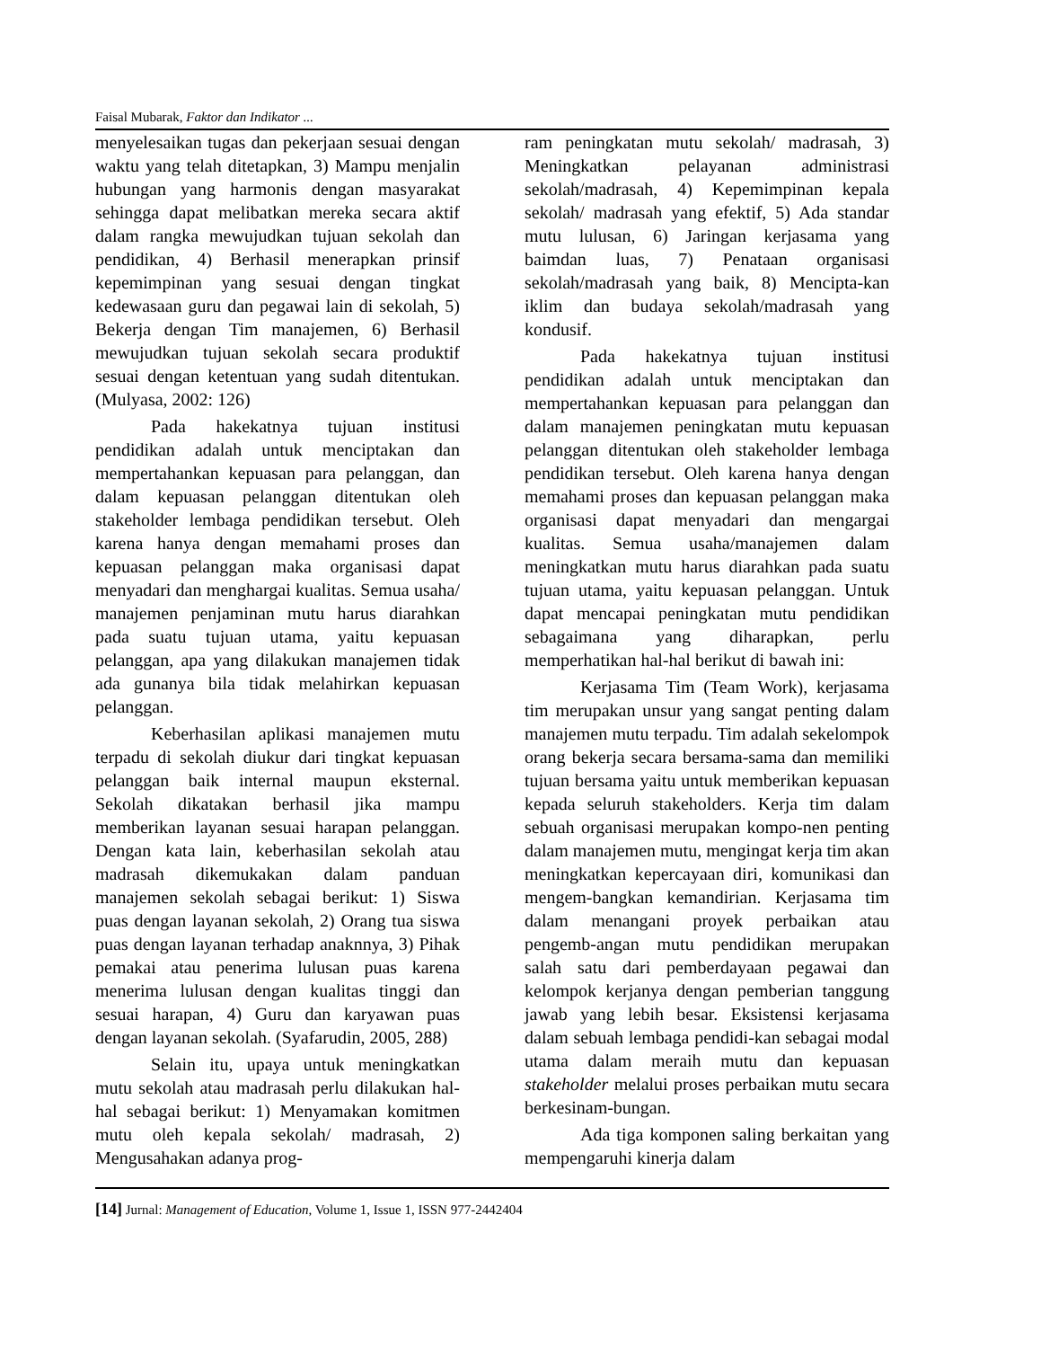Faisal Mubarak, Faktor dan Indikator ...
menyelesaikan tugas dan pekerjaan sesuai dengan waktu yang telah ditetapkan, 3) Mampu menjalin hubungan yang harmonis dengan masyarakat sehingga dapat melibatkan mereka secara aktif dalam rangka mewujudkan tujuan sekolah dan pendidikan, 4) Berhasil menerapkan prinsif kepemimpinan yang sesuai dengan tingkat kedewasaan guru dan pegawai lain di sekolah, 5) Bekerja dengan Tim manajemen, 6) Berhasil mewujudkan tujuan sekolah secara produktif sesuai dengan ketentuan yang sudah ditentukan. (Mulyasa, 2002: 126)
Pada hakekatnya tujuan institusi pendidikan adalah untuk menciptakan dan mempertahankan kepuasan para pelanggan, dan dalam kepuasan pelanggan ditentukan oleh stakeholder lembaga pendidikan tersebut. Oleh karena hanya dengan memahami proses dan kepuasan pelanggan maka organisasi dapat menyadari dan menghargai kualitas. Semua usaha/ manajemen penjaminan mutu harus diarahkan pada suatu tujuan utama, yaitu kepuasan pelanggan, apa yang dilakukan manajemen tidak ada gunanya bila tidak melahirkan kepuasan pelanggan.
Keberhasilan aplikasi manajemen mutu terpadu di sekolah diukur dari tingkat kepuasan pelanggan baik internal maupun eksternal. Sekolah dikatakan berhasil jika mampu memberikan layanan sesuai harapan pelanggan. Dengan kata lain, keberhasilan sekolah atau madrasah dikemukakan dalam panduan manajemen sekolah sebagai berikut: 1) Siswa puas dengan layanan sekolah, 2) Orang tua siswa puas dengan layanan terhadap anaknnya, 3) Pihak pemakai atau penerima lulusan puas karena menerima lulusan dengan kualitas tinggi dan sesuai harapan, 4) Guru dan karyawan puas dengan layanan sekolah. (Syafarudin, 2005, 288)
Selain itu, upaya untuk meningkatkan mutu sekolah atau madrasah perlu dilakukan hal-hal sebagai berikut: 1) Menyamakan komitmen mutu oleh kepala sekolah/ madrasah, 2) Mengusahakan adanya prog-
ram peningkatan mutu sekolah/ madrasah, 3) Meningkatkan pelayanan administrasi sekolah/madrasah, 4) Kepemimpinan kepala sekolah/ madrasah yang efektif, 5) Ada standar mutu lulusan, 6) Jaringan kerjasama yang baimdan luas, 7) Penataan organisasi sekolah/madrasah yang baik, 8) Mencipta-kan iklim dan budaya sekolah/madrasah yang kondusif.
Pada hakekatnya tujuan institusi pendidikan adalah untuk menciptakan dan mempertahankan kepuasan para pelanggan dan dalam manajemen peningkatan mutu kepuasan pelanggan ditentukan oleh stakeholder lembaga pendidikan tersebut. Oleh karena hanya dengan memahami proses dan kepuasan pelanggan maka organisasi dapat menyadari dan mengargai kualitas. Semua usaha/manajemen dalam meningkatkan mutu harus diarahkan pada suatu tujuan utama, yaitu kepuasan pelanggan. Untuk dapat mencapai peningkatan mutu pendidikan sebagaimana yang diharapkan, perlu memperhatikan hal-hal berikut di bawah ini:
Kerjasama Tim (Team Work), kerjasama tim merupakan unsur yang sangat penting dalam manajemen mutu terpadu. Tim adalah sekelompok orang bekerja secara bersama-sama dan memiliki tujuan bersama yaitu untuk memberikan kepuasan kepada seluruh stakeholders. Kerja tim dalam sebuah organisasi merupakan kompo-nen penting dalam manajemen mutu, mengingat kerja tim akan meningkatkan kepercayaan diri, komunikasi dan mengem-bangkan kemandirian. Kerjasama tim dalam menangani proyek perbaikan atau pengemb-angan mutu pendidikan merupakan salah satu dari pemberdayaan pegawai dan kelompok kerjanya dengan pemberian tanggung jawab yang lebih besar. Eksistensi kerjasama dalam sebuah lembaga pendidi-kan sebagai modal utama dalam meraih mutu dan kepuasan stakeholder melalui proses perbaikan mutu secara berkesinam-bungan.
Ada tiga komponen saling berkaitan yang mempengaruhi kinerja dalam
[14] Jurnal: Management of Education, Volume 1, Issue 1, ISSN 977-2442404